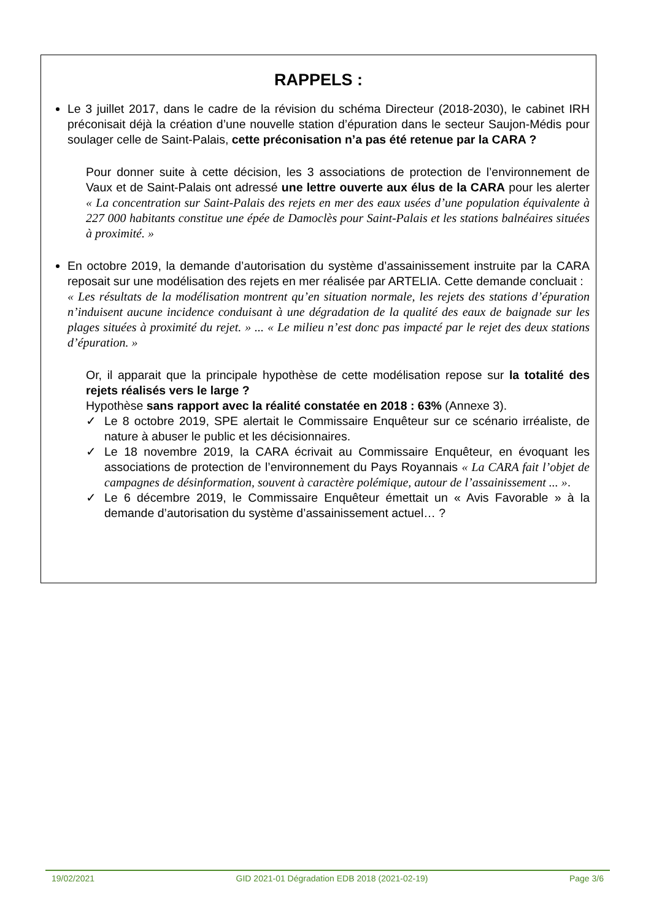RAPPELS :
Le 3 juillet 2017, dans le cadre de la révision du schéma Directeur (2018-2030), le cabinet IRH préconisait déjà la création d’une nouvelle station d’épuration dans le secteur Saujon-Médis pour soulager celle de Saint-Palais, cette préconisation n’a pas été retenue par la CARA ?
Pour donner suite à cette décision, les 3 associations de protection de l’environnement de Vaux et de Saint-Palais ont adressé une lettre ouverte aux élus de la CARA pour les alerter « La concentration sur Saint-Palais des rejets en mer des eaux usées d’une population équivalente à 227 000 habitants constitue une épée de Damoclès pour Saint-Palais et les stations balnéaires situées à proximité. »
En octobre 2019, la demande d’autorisation du système d’assainissement instruite par la CARA reposait sur une modélisation des rejets en mer réalisée par ARTELIA. Cette demande concluait :
« Les résultats de la modélisation montrent qu’en situation normale, les rejets des stations d’épuration n’induisent aucune incidence conduisant à une dégradation de la qualité des eaux de baignade sur les plages situées à proximité du rejet. » ... « Le milieu n’est donc pas impacté par le rejet des deux stations d’épuration. »
Or, il apparait que la principale hypothèse de cette modélisation repose sur la totalité des rejets réalisés vers le large ?
Hypothèse sans rapport avec la réalité constatée en 2018 : 63% (Annexe 3).
✓ Le 8 octobre 2019, SPE alertait le Commissaire Enquêteur sur ce scénario irréaliste, de nature à abuser le public et les décisionnaires.
✓ Le 18 novembre 2019, la CARA écrivait au Commissaire Enquêteur, en évoquant les associations de protection de l’environnement du Pays Royannais « La CARA fait l’objet de campagnes de désinformation, souvent à caractère polémique, autour de l’assainissement ... ».
✓ Le 6 décembre 2019, le Commissaire Enquêteur émettait un « Avis Favorable » à la demande d’autorisation du système d’assainissement actuel… ?
19/02/2021 GID 2021-01 Dégradation EDB 2018 (2021-02-19) Page 3/6